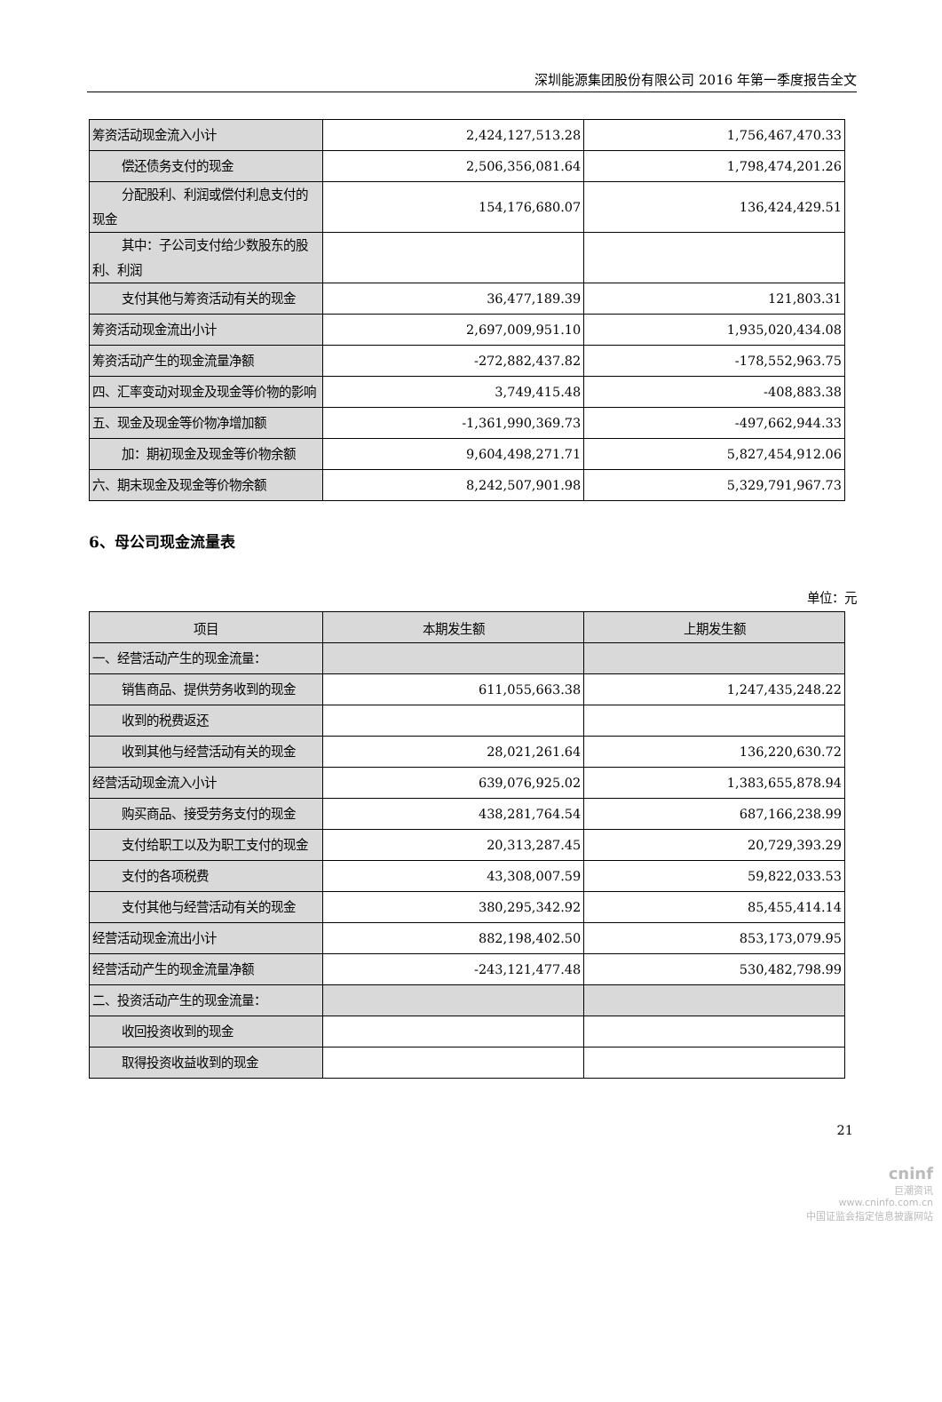深圳能源集团股份有限公司 2016 年第一季度报告全文
| 筹资活动现金流入小计 | 2,424,127,513.28 | 1,756,467,470.33 |
| 偿还债务支付的现金 | 2,506,356,081.64 | 1,798,474,201.26 |
| 分配股利、利润或偿付利息支付 的现金 | 154,176,680.07 | 136,424,429.51 |
| 其中：子公司支付给少数股东的 股利、利润 | | |
| 支付其他与筹资活动有关的现 金 | 36,477,189.39 | 121,803.31 |
| 筹资活动现金流出小计 | 2,697,009,951.10 | 1,935,020,434.08 |
| 筹资活动产生的现金流量净额 | -272,882,437.82 | -178,552,963.75 |
| 四、汇率变动对现金及现金等价物的影响 | 3,749,415.48 | -408,883.38 |
| 五、现金及现金等价物净增加额 | -1,361,990,369.73 | -497,662,944.33 |
| 加：期初现金及现金等价物余额 | 9,604,498,271.71 | 5,827,454,912.06 |
| 六、期末现金及现金等价物余额 | 8,242,507,901.98 | 5,329,791,967.73 |
6、母公司现金流量表
单位：元
| 项目 | 本期发生额 | 上期发生额 |
| --- | --- | --- |
| 一、经营活动产生的现金流量： | | |
| 销售商品、提供劳务收到的现金 | 611,055,663.38 | 1,247,435,248.22 |
| 收到的税费返还 | | |
| 收到其他与经营活动有关的现 金 | 28,021,261.64 | 136,220,630.72 |
| 经营活动现金流入小计 | 639,076,925.02 | 1,383,655,878.94 |
| 购买商品、接受劳务支付的现金 | 438,281,764.54 | 687,166,238.99 |
| 支付给职工以及为职工支付的 现金 | 20,313,287.45 | 20,729,393.29 |
| 支付的各项税费 | 43,308,007.59 | 59,822,033.53 |
| 支付其他与经营活动有关的现 金 | 380,295,342.92 | 85,455,414.14 |
| 经营活动现金流出小计 | 882,198,402.50 | 853,173,079.95 |
| 经营活动产生的现金流量净额 | -243,121,477.48 | 530,482,798.99 |
| 二、投资活动产生的现金流量： | | |
| 收回投资收到的现金 | | |
| 取得投资收益收到的现金 | | |
21
cninf
巨潮资讯
www.cninfo.com.cn
中国证监会指定信息披露网站